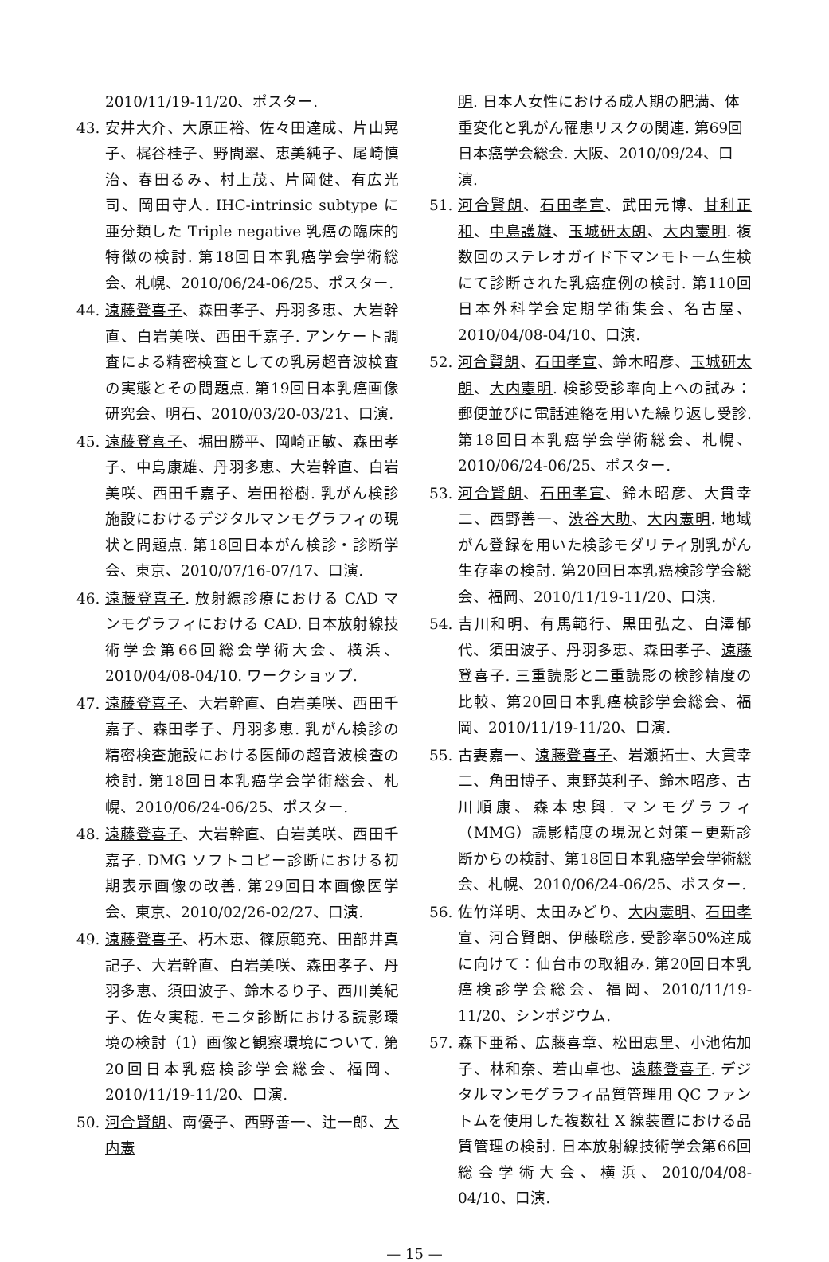2010/11/19-11/20、ポスター.
43. 安井大介、大原正裕、佐々田達成、片山晃子、梶谷桂子、野間翠、恵美純子、尾崎慎治、春田るみ、村上茂、片岡健、有広光司、岡田守人. IHC-intrinsic subtype に亜分類した Triple negative 乳癌の臨床的特徴の検討. 第18回日本乳癌学会学術総会、札幌、2010/06/24-06/25、ポスター.
44. 遠藤登喜子、森田孝子、丹羽多恵、大岩幹直、白岩美咲、西田千嘉子. アンケート調査による精密検査としての乳房超音波検査の実態とその問題点. 第19回日本乳癌画像研究会、明石、2010/03/20-03/21、口演.
45. 遠藤登喜子、堀田勝平、岡崎正敏、森田孝子、中島康雄、丹羽多恵、大岩幹直、白岩美咲、西田千嘉子、岩田裕樹. 乳がん検診施設におけるデジタルマンモグラフィの現状と問題点. 第18回日本がん検診・診断学会、東京、2010/07/16-07/17、口演.
46. 遠藤登喜子. 放射線診療における CAD マンモグラフィにおける CAD. 日本放射線技術学会第66回総会学術大会、横浜、2010/04/08-04/10. ワークショップ.
47. 遠藤登喜子、大岩幹直、白岩美咲、西田千嘉子、森田孝子、丹羽多恵. 乳がん検診の精密検査施設における医師の超音波検査の検討. 第18回日本乳癌学会学術総会、札幌、2010/06/24-06/25、ポスター.
48. 遠藤登喜子、大岩幹直、白岩美咲、西田千嘉子. DMG ソフトコピー診断における初期表示画像の改善. 第29回日本画像医学会、東京、2010/02/26-02/27、口演.
49. 遠藤登喜子、朽木恵、篠原範充、田部井真記子、大岩幹直、白岩美咲、森田孝子、丹羽多恵、須田波子、鈴木るり子、西川美紀子、佐々実穂. モニタ診断における読影環境の検討（1）画像と観察環境について. 第20回日本乳癌検診学会総会、福岡、2010/11/19-11/20、口演.
50. 河合賢朗、南優子、西野善一、辻一郎、大内憲
明. 日本人女性における成人期の肥満、体重変化と乳がん罹患リスクの関連. 第69回日本癌学会総会. 大阪、2010/09/24、口演.
51. 河合賢朗、石田孝宣、武田元博、甘利正和、中島護雄、玉城研太朗、大内憲明. 複数回のステレオガイド下マンモトーム生検にて診断された乳癌症例の検討. 第110回日本外科学会定期学術集会、名古屋、2010/04/08-04/10、口演.
52. 河合賢朗、石田孝宣、鈴木昭彦、玉城研太朗、大内憲明. 検診受診率向上への試み：郵便並びに電話連絡を用いた繰り返し受診. 第18回日本乳癌学会学術総会、札幌、2010/06/24-06/25、ポスター.
53. 河合賢朗、石田孝宣、鈴木昭彦、大貫幸二、西野善一、渋谷大助、大内憲明. 地域がん登録を用いた検診モダリティ別乳がん生存率の検討. 第20回日本乳癌検診学会総会、福岡、2010/11/19-11/20、口演.
54. 吉川和明、有馬範行、黒田弘之、白澤郁代、須田波子、丹羽多恵、森田孝子、遠藤登喜子. 三重読影と二重読影の検診精度の比較、第20回日本乳癌検診学会総会、福岡、2010/11/19-11/20、口演.
55. 古妻嘉一、遠藤登喜子、岩瀬拓士、大貫幸二、角田博子、東野英利子、鈴木昭彦、古川順康、森本忠興. マンモグラフィ（MMG）読影精度の現況と対策－更新診断からの検討、第18回日本乳癌学会学術総会、札幌、2010/06/24-06/25、ポスター.
56. 佐竹洋明、太田みどり、大内憲明、石田孝宣、河合賢朗、伊藤聡彦. 受診率50%達成に向けて：仙台市の取組み. 第20回日本乳癌検診学会総会、福岡、2010/11/19-11/20、シンポジウム.
57. 森下亜希、広藤喜章、松田恵里、小池佑加子、林和奈、若山卓也、遠藤登喜子. デジタルマンモグラフィ品質管理用 QC ファントムを使用した複数社 X 線装置における品質管理の検討. 日本放射線技術学会第66回総会学術大会、横浜、2010/04/08-04/10、口演.
— 15 —